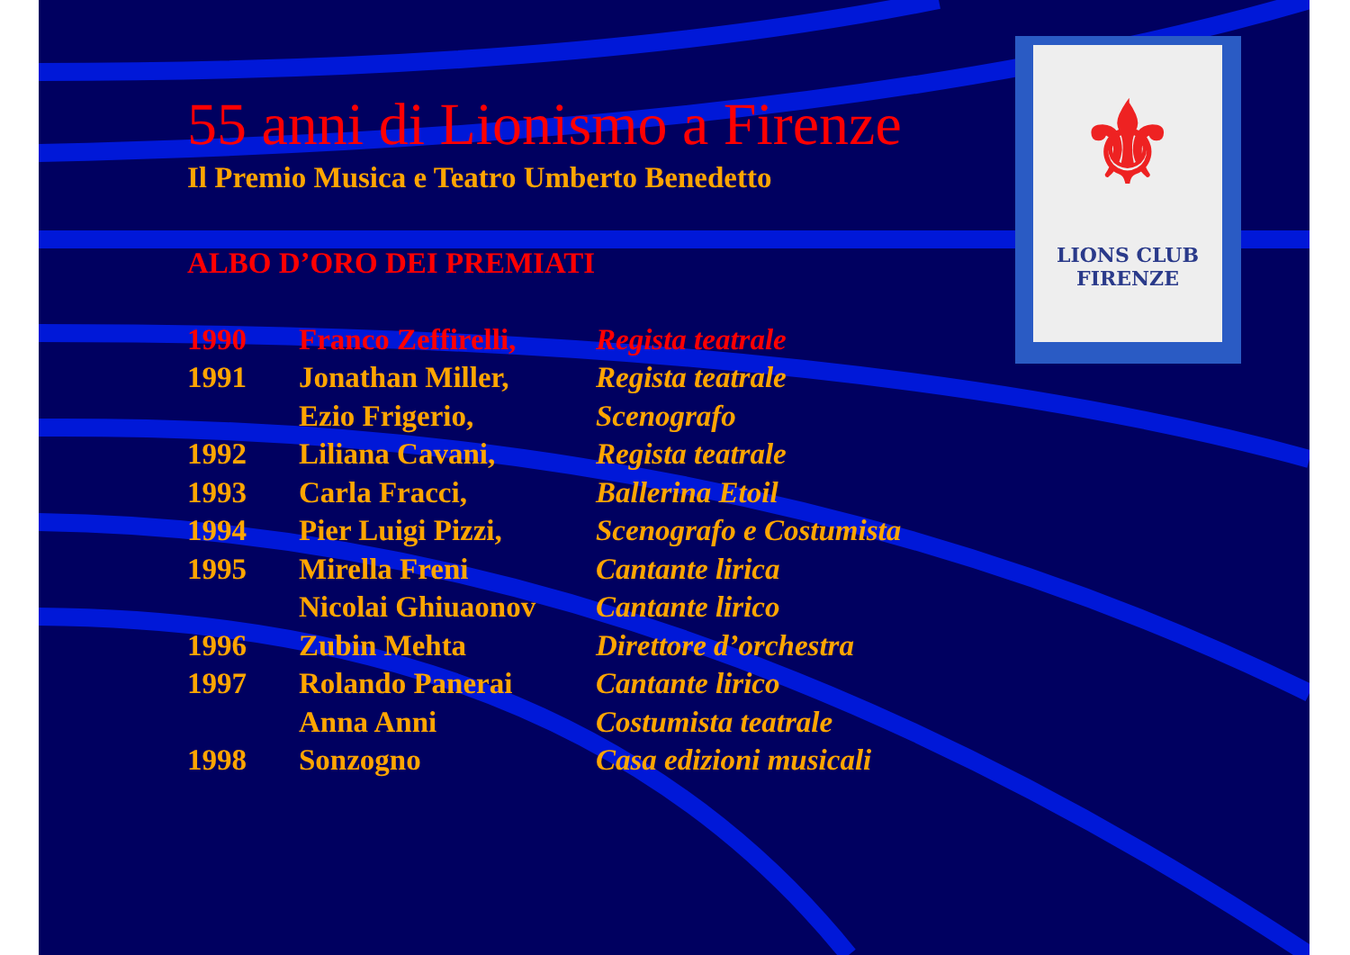⚜
LIONS CLUB
FIRENZE
55 anni di Lionismo a Firenze
Il Premio Musica e Teatro Umberto Benedetto
ALBO D’ORO DEI PREMIATI
| 1990 | Franco Zeffirelli, | Regista teatrale |
| 1991 | Jonathan Miller, | Regista teatrale |
| | Ezio Frigerio, | Scenografo |
| 1992 | Liliana Cavani, | Regista teatrale |
| 1993 | Carla Fracci, | Ballerina Etoil |
| 1994 | Pier Luigi Pizzi, | Scenografo e Costumista |
| 1995 | Mirella Freni | Cantante lirica |
| | Nicolai Ghiuaonov | Cantante lirico |
| 1996 | Zubin Mehta | Direttore d’orchestra |
| 1997 | Rolando Panerai | Cantante lirico |
| | Anna Anni | Costumista teatrale |
| 1998 | Sonzogno | Casa edizioni musicali |